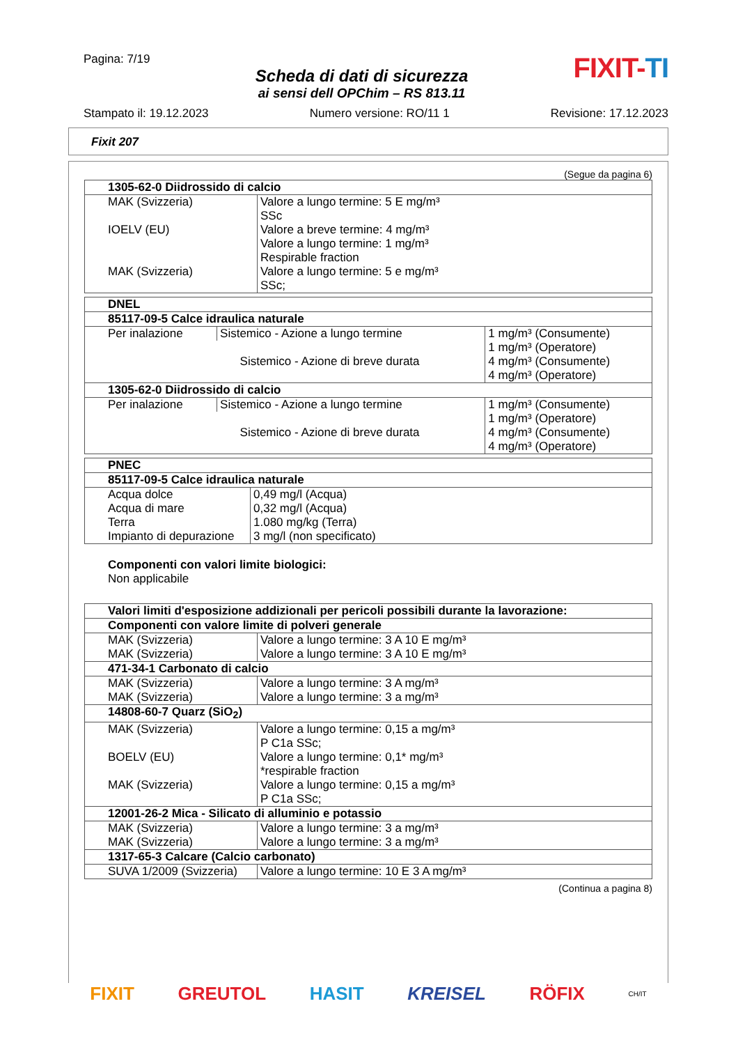Pagina: 7/19
Scheda di dati di sicurezza
ai sensi dell OPChim – RS 813.11
FIXIT-TI
Stampato il: 19.12.2023 Numero versione: RO/11 1 Revisione: 17.12.2023
Fixit 207
(Segue da pagina 6)
| 1305-62-0 Diidrossido di calcio | |
| MAK (Svizzeria) | Valore a lungo termine: 5 E mg/m³ SSc |
| IOELV (EU) | Valore a breve termine: 4 mg/m³ Valore a lungo termine: 1 mg/m³ Respirable fraction |
| MAK (Svizzeria) | Valore a lungo termine: 5 e mg/m³ SSc; |
| DNEL | | |
| 85117-09-5 Calce idraulica naturale | | |
| Per inalazione | Sistemico - Azione a lungo termine | 1 mg/m³ (Consumente) |
| | | 1 mg/m³ (Operatore) |
| | Sistemico - Azione di breve durata | 4 mg/m³ (Consumente) |
| | | 4 mg/m³ (Operatore) |
| 1305-62-0 Diidrossido di calcio | | |
| Per inalazione | Sistemico - Azione a lungo termine | 1 mg/m³ (Consumente) |
| | | 1 mg/m³ (Operatore) |
| | Sistemico - Azione di breve durata | 4 mg/m³ (Consumente) |
| | | 4 mg/m³ (Operatore) |
| PNEC | |
| 85117-09-5 Calce idraulica naturale | |
| Acqua dolce | 0,49 mg/l (Acqua) |
| Acqua di mare | 0,32 mg/l (Acqua) |
| Terra | 1.080 mg/kg (Terra) |
| Impianto di depurazione | 3 mg/l (non specificato) |
Componenti con valori limite biologici:
Non applicabile
| Valori limiti d'esposizione addizionali per pericoli possibili durante la lavorazione: | |
| Componenti con valore limite di polveri generale | |
| MAK (Svizzeria) | Valore a lungo termine: 3 A 10 E mg/m³ |
| MAK (Svizzeria) | Valore a lungo termine: 3 A 10 E mg/m³ |
| 471-34-1 Carbonato di calcio | |
| MAK (Svizzeria) | Valore a lungo termine: 3 A mg/m³ |
| MAK (Svizzeria) | Valore a lungo termine: 3 a mg/m³ |
| 14808-60-7 Quarz (SiO<sub>2</sub>) | |
| MAK (Svizzeria) | Valore a lungo termine: 0,15 a mg/m³ P C1a SSc; |
| BOELV (EU) | Valore a lungo termine: 0,1* mg/m³ *respirable fraction |
| MAK (Svizzeria) | Valore a lungo termine: 0,15 a mg/m³ P C1a SSc; |
| 12001-26-2 Mica - Silicato di alluminio e potassio | |
| MAK (Svizzeria) | Valore a lungo termine: 3 a mg/m³ |
| MAK (Svizzeria) | Valore a lungo termine: 3 a mg/m³ |
| 1317-65-3 Calcare (Calcio carbonato) | |
| SUVA 1/2009 (Svizzeria) | Valore a lungo termine: 10 E 3 A mg/m³ |
(Continua a pagina 8)
FIXIT GREUTOL HASIT KREISEL RÖFIX CH/IT